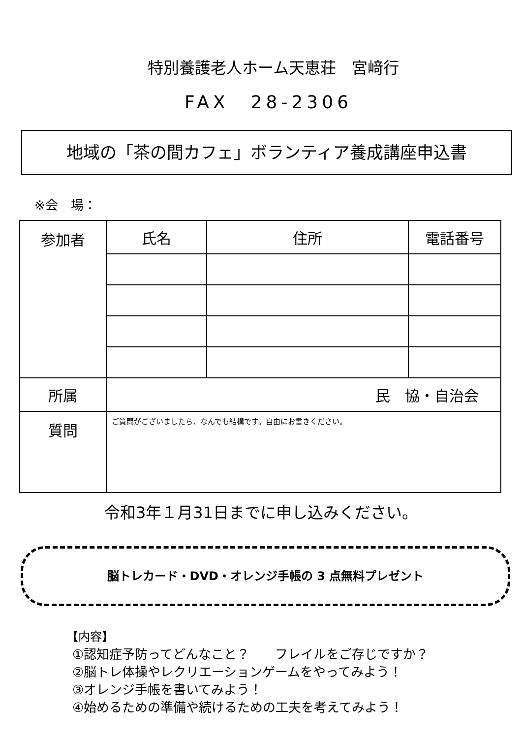特別養護老人ホーム天恵荘　宮﨑行
FAX　28-2306
地域の「茶の間カフェ」ボランティア養成講座申込書
※会　場：
| 参加者 | 氏名 | 住所 | 電話番号 |
| --- | --- | --- | --- |
| 所属 | 民 協・自治会 | | |
| 質問 | ご質問がございましたら、なんでも結構です。自由にお書きください。 | | |
令和3年１月31日までに申し込みください。
脳トレカード・DVD・オレンジ手帳の 3 点無料プレゼント
【内容】
①認知症予防ってどんなこと？　　フレイルをご存じですか？
②脳トレ体操やレクリエーションゲームをやってみよう！
③オレンジ手帳を書いてみよう！
④始めるための準備や続けるための工夫を考えてみよう！